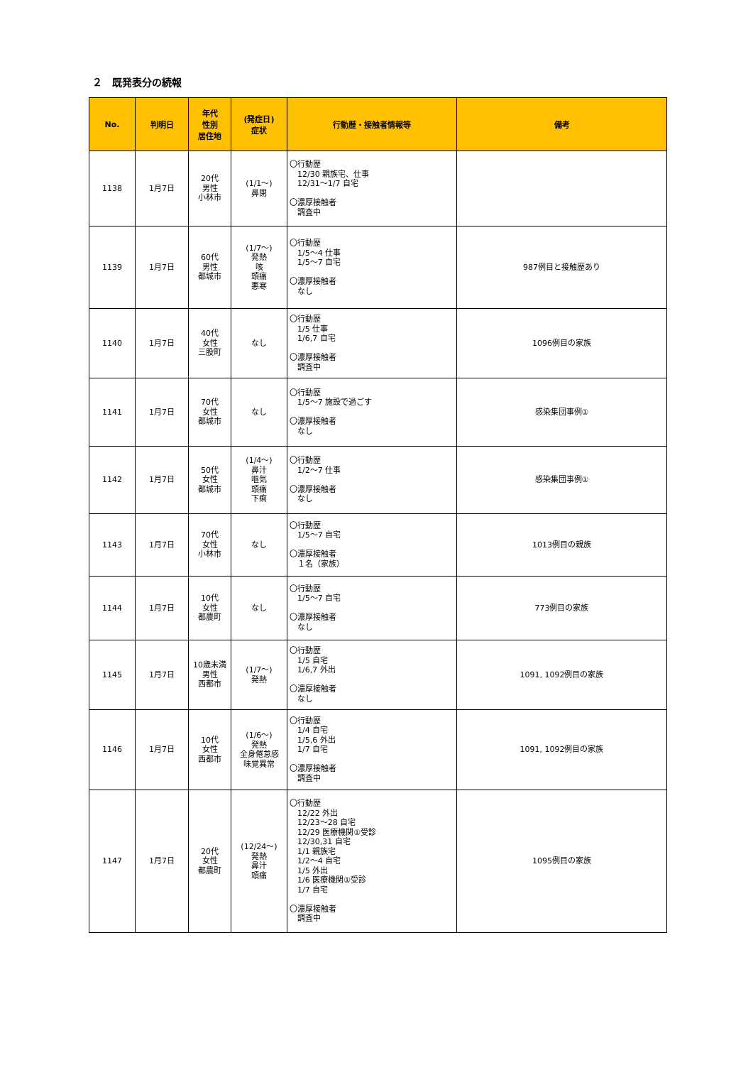２　既発表分の続報
| No. | 判明日 | 年代 性別 居住地 | (発症日) 症状 | 行動歴・接触者情報等 | 備考 |
| --- | --- | --- | --- | --- | --- |
| 1138 | 1月7日 | 20代 男性 小林市 | (1/1～) 鼻閉 | 〇行動歴 12/30 親族宅、仕事 12/31～1/7 自宅 〇濃厚接触者 調査中 | |
| 1139 | 1月7日 | 60代 男性 都城市 | (1/7～) 発熱 咳 頭痛 悪寒 | 〇行動歴 1/5～4 仕事 1/5～7 自宅 〇濃厚接触者 なし | 987例目と接触歴あり |
| 1140 | 1月7日 | 40代 女性 三股町 | なし | 〇行動歴 1/5 仕事 1/6,7 自宅 〇濃厚接触者 調査中 | 1096例目の家族 |
| 1141 | 1月7日 | 70代 女性 都城市 | なし | 〇行動歴 1/5～7 施設で過ごす 〇濃厚接触者 なし | 感染集団事例① |
| 1142 | 1月7日 | 50代 女性 都城市 | (1/4～) 鼻汁 嘔気 頭痛 下痢 | 〇行動歴 1/2～7 仕事 〇濃厚接触者 なし | 感染集団事例① |
| 1143 | 1月7日 | 70代 女性 小林市 | なし | 〇行動歴 1/5～7 自宅 〇濃厚接触者 １名（家族） | 1013例目の親族 |
| 1144 | 1月7日 | 10代 女性 都農町 | なし | 〇行動歴 1/5～7 自宅 〇濃厚接触者 なし | 773例目の家族 |
| 1145 | 1月7日 | 10歳未満 男性 西都市 | (1/7～) 発熱 | 〇行動歴 1/5 自宅 1/6,7 外出 〇濃厚接触者 なし | 1091, 1092例目の家族 |
| 1146 | 1月7日 | 10代 女性 西都市 | (1/6～) 発熱 全身倦怠感 味覚異常 | 〇行動歴 1/4 自宅 1/5,6 外出 1/7 自宅 〇濃厚接触者 調査中 | 1091, 1092例目の家族 |
| 1147 | 1月7日 | 20代 女性 都農町 | (12/24～) 発熱 鼻汁 頭痛 | 〇行動歴 12/22 外出 12/23～28 自宅 12/29 医療機関①受診 12/30,31 自宅 1/1 親族宅 1/2～4 自宅 1/5 外出 1/6 医療機関①受診 1/7 自宅 〇濃厚接触者 調査中 | 1095例目の家族 |